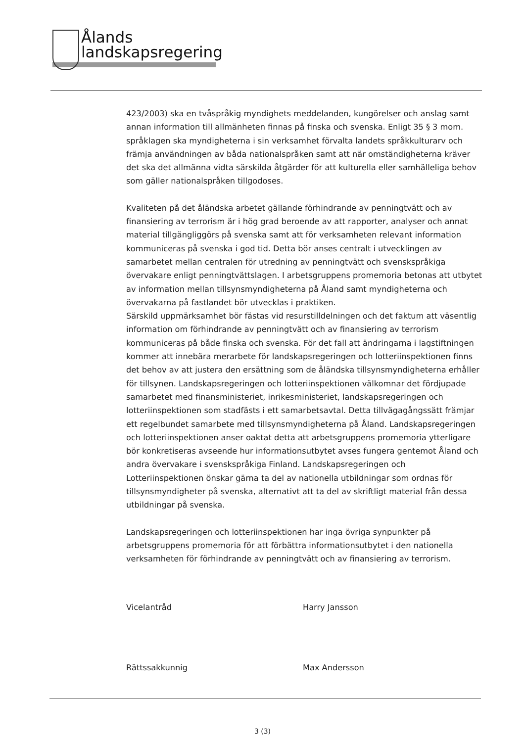Ålands
landskapsregering
423/2003) ska en tvåspråkig myndighets meddelanden, kungörelser och anslag samt annan information till allmänheten finnas på finska och svenska. Enligt 35 § 3 mom. språklagen ska myndigheterna i sin verksamhet förvalta landets språkkulturarv och främja användningen av båda nationalspråken samt att när omständigheterna kräver det ska det allmänna vidta särskilda åtgärder för att kulturella eller samhälleliga behov som gäller nationalspråken tillgodoses.
Kvaliteten på det åländska arbetet gällande förhindrande av penningtvätt och av finansiering av terrorism är i hög grad beroende av att rapporter, analyser och annat material tillgängliggörs på svenska samt att för verksamheten relevant information kommuniceras på svenska i god tid. Detta bör anses centralt i utvecklingen av samarbetet mellan centralen för utredning av penningtvätt och svenskspråkiga övervakare enligt penningtvättslagen. I arbetsgruppens promemoria betonas att utbytet av information mellan tillsynsmyndigheterna på Åland samt myndigheterna och övervakarna på fastlandet bör utvecklas i praktiken.
Särskild uppmärksamhet bör fästas vid resurstilldelningen och det faktum att väsentlig information om förhindrande av penningtvätt och av finansiering av terrorism kommuniceras på både finska och svenska. För det fall att ändringarna i lagstiftningen kommer att innebära merarbete för landskapsregeringen och lotteriinspektionen finns det behov av att justera den ersättning som de åländska tillsynsmyndigheterna erhåller för tillsynen. Landskapsregeringen och lotteriinspektionen välkomnar det fördjupade samarbetet med finansministeriet, inrikesministeriet, landskapsregeringen och lotteriinspektionen som stadfästs i ett samarbetsavtal. Detta tillvägagångssätt främjar ett regelbundet samarbete med tillsynsmyndigheterna på Åland. Landskapsregeringen och lotteriinspektionen anser oaktat detta att arbetsgruppens promemoria ytterligare bör konkretiseras avseende hur informationsutbytet avses fungera gentemot Åland och andra övervakare i svenskspråkiga Finland. Landskapsregeringen och Lotteriinspektionen önskar gärna ta del av nationella utbildningar som ordnas för tillsynsmyndigheter på svenska, alternativt att ta del av skriftligt material från dessa utbildningar på svenska.
Landskapsregeringen och lotteriinspektionen har inga övriga synpunkter på arbetsgruppens promemoria för att förbättra informationsutbytet i den nationella verksamheten för förhindrande av penningtvätt och av finansiering av terrorism.
Vicelantråd Harry Jansson
Rättssakkunnig Max Andersson
3 (3)